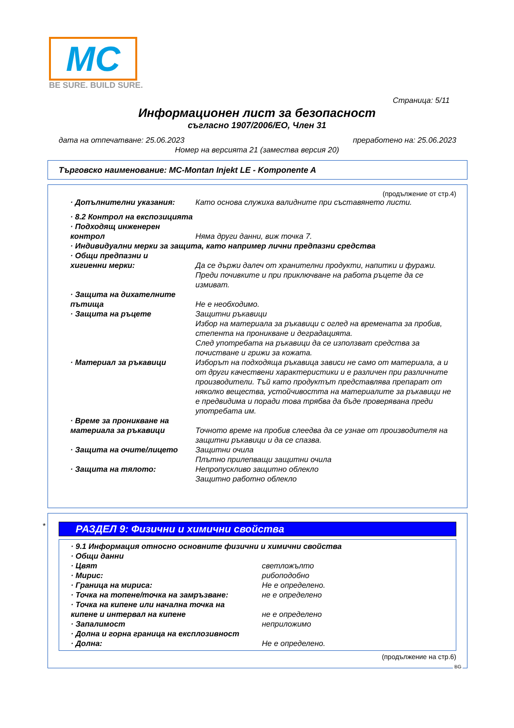MC
BE SURE. BUILD SURE.
Страница: 5/11
Информационен лист за безопасност
съгласно 1907/2006/ЕО, Член 31
дата на отпечатване: 25.06.2023 преработено на: 25.06.2023
Номер на версията 21 (замества версия 20)
Търговско наименование: MC-Montan Injekt LE - Komponente A
(продължение от стр.4)
· Допълнителни указания: Като основа служиха валидните при съставянето листи.
· 8.2 Контрол на експозицията
· Подходящ инженерен
контрол
Няма други данни, виж точка 7.
· Индивидуални мерки за защита, като например лични предпазни средства
· Общи предпазни и
хигиенни мерки:
Да се държи далеч от хранителни продукти, напитки и фуражи.
Преди почивките и при приключване на работа ръцете да се измиват.
· Защита на дихателните
пътища
Не е необходимо.
· Защита на ръцете Защитни ръкавици
Избор на материала за ръкавици с оглед на времената за пробив, степента на проникване и деградацията.
След употребата на ръкавици да се използват средства за почистване и грижи за кожата.
· Материал за ръкавици Изборът на подходяща ръкавица зависи не само от материала, а и от други качествени характеристики и е различен при различните производители. Тъй като продуктът представлява препарат от няколко вещества, устойчивостта на материалите за ръкавици не е предвидима и поради това трябва да бъде проверявана преди употребата им.
· Време за проникване на
материала за ръкавици
Точното време на пробив слеедва да се узнае от производителя на защитни ръкавици и да се спазва.
· Защита на очите/лицето Защитни очила
Плътно прилепващи защитни очила
· Защита на тялото: Непропускливо защитно облекло
Защитно работно облекло
*
РАЗДЕЛ 9: Физични и химични свойства
· 9.1 Информация относно основните физични и химични свойства
· Общи данни
· Цвят светложълто
· Мирис: рибоподобно
· Граница на мириса: Не е определено.
· Точка на топене/точка на замръзване: не е определено
· Точка на кипене или начална точка на
кипене и интервал на кипене
не е определено
· Запалимост неприложимо
· Долна и горна граница на експлозивност
· Долна: Не е определено.
(продължение на стр.6)
BG